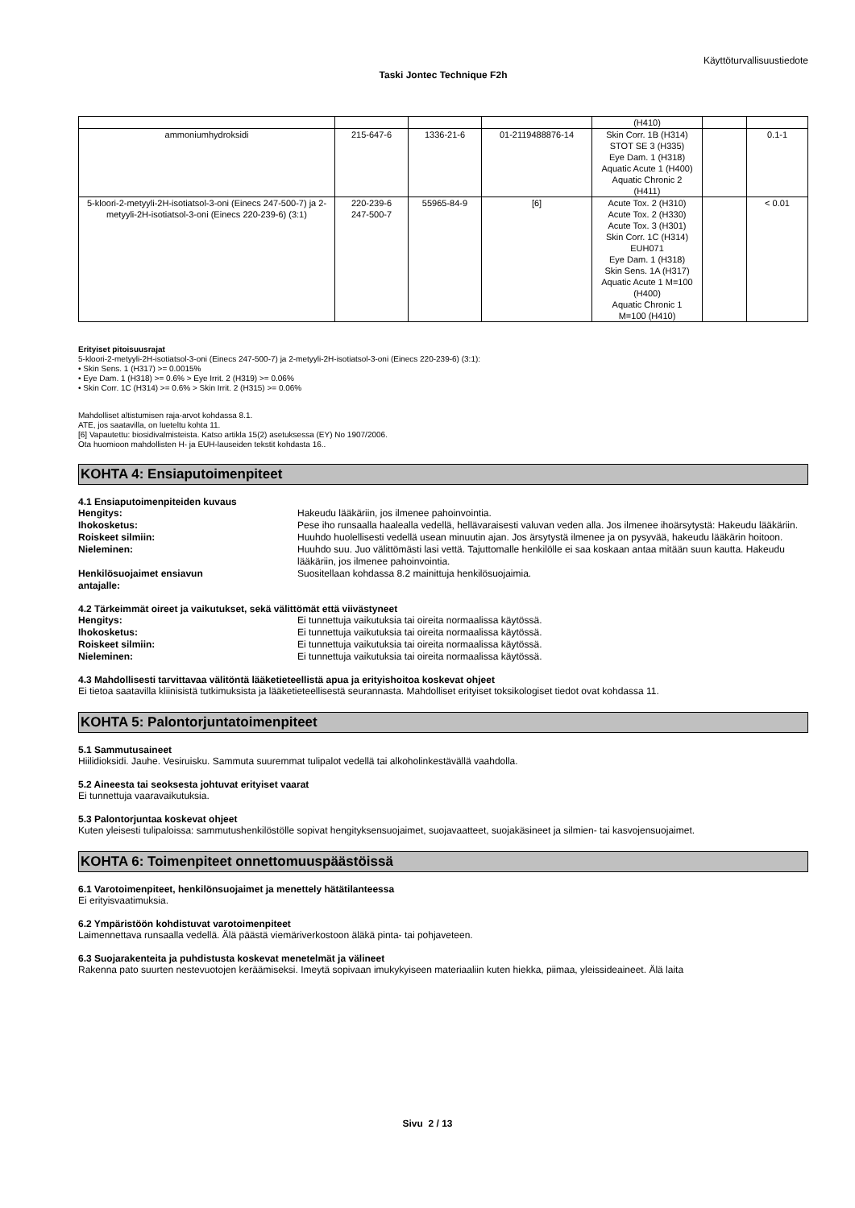Käyttöturvallisuustiedote
Taski Jontec Technique F2h
| | | | | (H410) | | |
| ammoniumhydroksidi | 215-647-6 | 1336-21-6 | 01-2119488876-14 | Skin Corr. 1B (H314) STOT SE 3 (H335) Eye Dam. 1 (H318) Aquatic Acute 1 (H400) Aquatic Chronic 2 (H411) | | 0.1-1 |
| 5-kloori-2-metyyli-2H-isotiatsol-3-oni (Einecs 247-500-7) ja 2-metyyli-2H-isotiatsol-3-oni (Einecs 220-239-6) (3:1) | 220-239-6 247-500-7 | 55965-84-9 | [6] | Acute Tox. 2 (H310) Acute Tox. 2 (H330) Acute Tox. 3 (H301) Skin Corr. 1C (H314) EUH071 Eye Dam. 1 (H318) Skin Sens. 1A (H317) Aquatic Acute 1 M=100 (H400) Aquatic Chronic 1 M=100 (H410) | | < 0.01 |
Erityiset pitoisuusrajat
5-kloori-2-metyyli-2H-isotiatsol-3-oni (Einecs 247-500-7) ja 2-metyyli-2H-isotiatsol-3-oni (Einecs 220-239-6) (3:1):
• Skin Sens. 1 (H317) >= 0.0015%
• Eye Dam. 1 (H318) >= 0.6% > Eye Irrit. 2 (H319) >= 0.06%
• Skin Corr. 1C (H314) >= 0.6% > Skin Irrit. 2 (H315) >= 0.06%
Mahdolliset altistumisen raja-arvot kohdassa 8.1.
ATE, jos saatavilla, on lueteltu kohta 11.
[6] Vapautettu: biosidivalmisteista. Katso artikla 15(2) asetuksessa (EY) No 1907/2006.
Ota huomioon mahdollisten H- ja EUH-lauseiden tekstit kohdasta 16..
KOHTA 4: Ensiaputoimenpiteet
4.1 Ensiaputoimenpiteiden kuvaus
Hengitys: Hakeudu lääkäriin, jos ilmenee pahoinvointia.
Ihokosketus: Pese iho runsaalla haalealla vedellä, hellävaraisesti valuvan veden alla. Jos ilmenee ihoärsytystä: Hakeudu lääkäriin.
Roiskeet silmiin: Huuhdo huolellisesti vedellä usean minuutin ajan. Jos ärsytystä ilmenee ja on pysyvää, hakeudu lääkärin hoitoon.
Nieleminen: Huuhdo suu. Juo välittömästi lasi vettä. Tajuttomalle henkilölle ei saa koskaan antaa mitään suun kautta. Hakeudu lääkäriin, jos ilmenee pahoinvointia.
Henkilösuojaimet ensiavun
antajalle:
Suositellaan kohdassa 8.2 mainittuja henkilösuojaimia.
4.2 Tärkeimmät oireet ja vaikutukset, sekä välittömät että viivästyneet
Hengitys: Ei tunnettuja vaikutuksia tai oireita normaalissa käytössä.
Ihokosketus: Ei tunnettuja vaikutuksia tai oireita normaalissa käytössä.
Roiskeet silmiin: Ei tunnettuja vaikutuksia tai oireita normaalissa käytössä.
Nieleminen: Ei tunnettuja vaikutuksia tai oireita normaalissa käytössä.
4.3 Mahdollisesti tarvittavaa välitöntä lääketieteellistä apua ja erityishoitoa koskevat ohjeet
Ei tietoa saatavilla kliinisistä tutkimuksista ja lääketieteellisestä seurannasta. Mahdolliset erityiset toksikologiset tiedot ovat kohdassa 11.
KOHTA 5: Palontorjuntatoimenpiteet
5.1 Sammutusaineet
Hiilidioksidi. Jauhe. Vesiruisku. Sammuta suuremmat tulipalot vedellä tai alkoholinkestävällä vaahdolla.
5.2 Aineesta tai seoksesta johtuvat erityiset vaarat
Ei tunnettuja vaaravaikutuksia.
5.3 Palontorjuntaa koskevat ohjeet
Kuten yleisesti tulipaloissa: sammutushenkilöstölle sopivat hengityksensuojaimet, suojavaatteet, suojakäsineet ja silmien- tai kasvojensuojaimet.
KOHTA 6: Toimenpiteet onnettomuuspäästöissä
6.1 Varotoimenpiteet, henkilönsuojaimet ja menettely hätätilanteessa
Ei erityisvaatimuksia.
6.2 Ympäristöön kohdistuvat varotoimenpiteet
Laimennettava runsaalla vedellä. Älä päästä viemäriverkostoon äläkä pinta- tai pohjaveteen.
6.3 Suojarakenteita ja puhdistusta koskevat menetelmät ja välineet
Rakenna pato suurten nestevuotojen keräämiseksi. Imeytä sopivaan imukykyiseen materiaaliin kuten hiekka, piimaa, yleissideaineet. Älä laita
Sivu 2 / 13